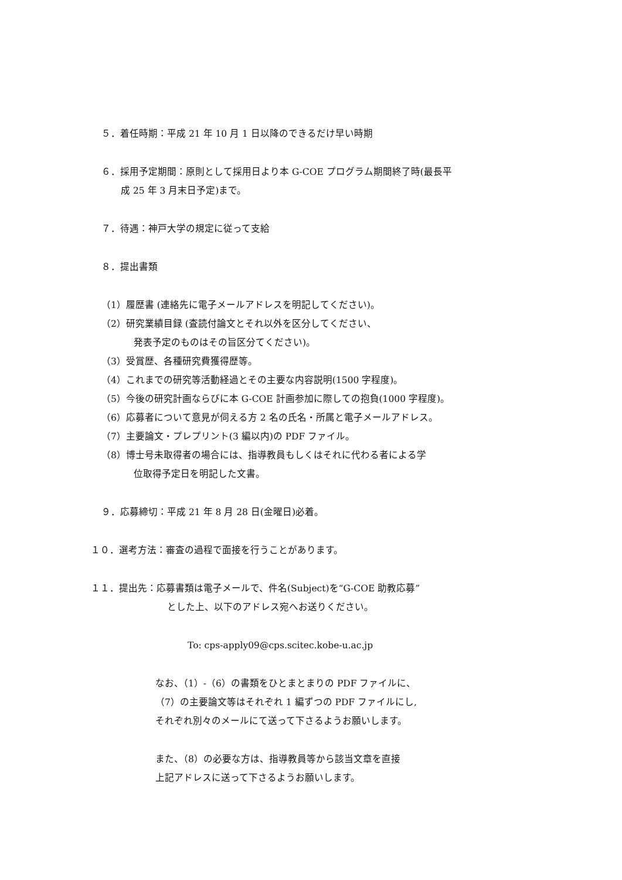５．着任時期：平成 21 年 10 月 1 日以降のできるだけ早い時期
６．採用予定期間：原則として採用日より本 G-COE プログラム期間終了時(最長平
成 25 年 3 月末日予定)まで。
７．待遇：神戸大学の規定に従って支給
８．提出書類
（1）履歴書 (連絡先に電子メールアドレスを明記してください)。
（2）研究業績目録 (査読付論文とそれ以外を区分してください、
発表予定のものはその旨区分てください)。
（3）受賞歴、各種研究費獲得歴等。
（4）これまでの研究等活動経過とその主要な内容説明(1500 字程度)。
（5）今後の研究計画ならびに本 G-COE 計画参加に際しての抱負(1000 字程度)。
（6）応募者について意見が伺える方 2 名の氏名・所属と電子メールアドレス。
（7）主要論文・プレプリント(3 編以内)の PDF ファイル。
（8）博士号未取得者の場合には、指導教員もしくはそれに代わる者による学
位取得予定日を明記した文書。
９．応募締切：平成 21 年 8 月 28 日(金曜日)必着。
１０．選考方法：審査の過程で面接を行うことがあります。
１１．提出先：応募書類は電子メールで、件名(Subject)を“G-COE 助教応募”
とした上、以下のアドレス宛へお送りください。
To: cps-apply09@cps.scitec.kobe-u.ac.jp
なお、（1）-（6）の書類をひとまとまりの PDF ファイルに、
（7）の主要論文等はそれぞれ 1 編ずつの PDF ファイルにし,
それぞれ別々のメールにて送って下さるようお願いします。
また、（8）の必要な方は、指導教員等から該当文章を直接
上記アドレスに送って下さるようお願いします。